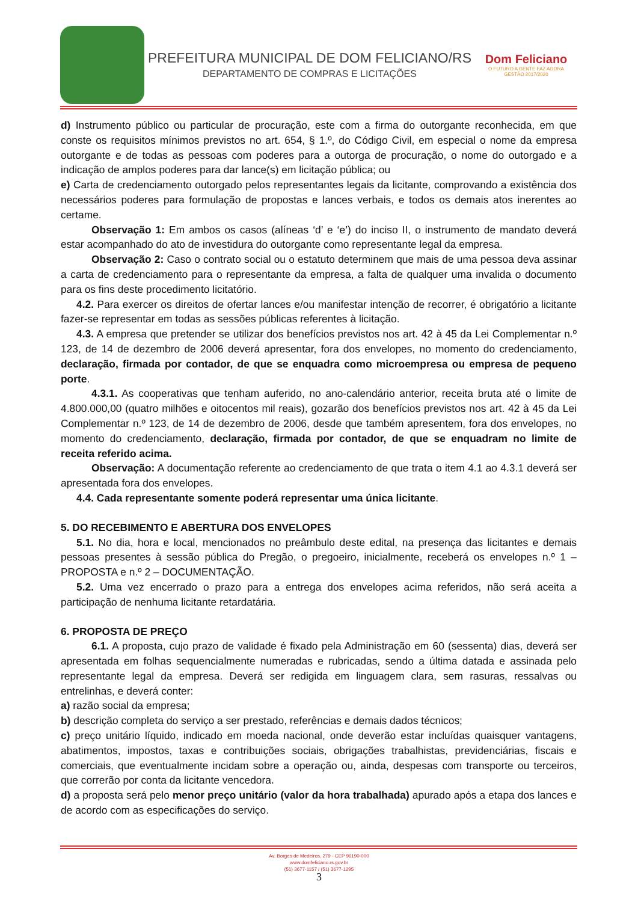PREFEITURA MUNICIPAL DE DOM FELICIANO/RS
DEPARTAMENTO DE COMPRAS E LICITAÇÕES
Dom Feliciano
O FUTURO A GENTE FAZ AGORA
GESTÃO 2017/2020
d) Instrumento público ou particular de procuração, este com a firma do outorgante reconhecida, em que conste os requisitos mínimos previstos no art. 654, § 1.º, do Código Civil, em especial o nome da empresa outorgante e de todas as pessoas com poderes para a outorga de procuração, o nome do outorgado e a indicação de amplos poderes para dar lance(s) em licitação pública; ou
e) Carta de credenciamento outorgado pelos representantes legais da licitante, comprovando a existência dos necessários poderes para formulação de propostas e lances verbais, e todos os demais atos inerentes ao certame.
Observação 1: Em ambos os casos (alíneas ‘d’ e ‘e’) do inciso II, o instrumento de mandato deverá estar acompanhado do ato de investidura do outorgante como representante legal da empresa.
Observação 2: Caso o contrato social ou o estatuto determinem que mais de uma pessoa deva assinar a carta de credenciamento para o representante da empresa, a falta de qualquer uma invalida o documento para os fins deste procedimento licitatório.
4.2. Para exercer os direitos de ofertar lances e/ou manifestar intenção de recorrer, é obrigatório a licitante fazer-se representar em todas as sessões públicas referentes à licitação.
4.3. A empresa que pretender se utilizar dos benefícios previstos nos art. 42 à 45 da Lei Complementar n.º 123, de 14 de dezembro de 2006 deverá apresentar, fora dos envelopes, no momento do credenciamento, declaração, firmada por contador, de que se enquadra como microempresa ou empresa de pequeno porte.
4.3.1. As cooperativas que tenham auferido, no ano-calendário anterior, receita bruta até o limite de 4.800.000,00 (quatro milhões e oitocentos mil reais), gozarão dos benefícios previstos nos art. 42 à 45 da Lei Complementar n.º 123, de 14 de dezembro de 2006, desde que também apresentem, fora dos envelopes, no momento do credenciamento, declaração, firmada por contador, de que se enquadram no limite de receita referido acima.
Observação: A documentação referente ao credenciamento de que trata o item 4.1 ao 4.3.1 deverá ser apresentada fora dos envelopes.
4.4. Cada representante somente poderá representar uma única licitante.
5. DO RECEBIMENTO E ABERTURA DOS ENVELOPES
5.1. No dia, hora e local, mencionados no preâmbulo deste edital, na presença das licitantes e demais pessoas presentes à sessão pública do Pregão, o pregoeiro, inicialmente, receberá os envelopes n.º 1 – PROPOSTA e n.º 2 – DOCUMENTAÇÃO.
5.2. Uma vez encerrado o prazo para a entrega dos envelopes acima referidos, não será aceita a participação de nenhuma licitante retardatária.
6. PROPOSTA DE PREÇO
6.1. A proposta, cujo prazo de validade é fixado pela Administração em 60 (sessenta) dias, deverá ser apresentada em folhas sequencialmente numeradas e rubricadas, sendo a última datada e assinada pelo representante legal da empresa. Deverá ser redigida em linguagem clara, sem rasuras, ressalvas ou entrelinhas, e deverá conter:
a) razão social da empresa;
b) descrição completa do serviço a ser prestado, referências e demais dados técnicos;
c) preço unitário líquido, indicado em moeda nacional, onde deverão estar incluídas quaisquer vantagens, abatimentos, impostos, taxas e contribuições sociais, obrigações trabalhistas, previdenciárias, fiscais e comerciais, que eventualmente incidam sobre a operação ou, ainda, despesas com transporte ou terceiros, que correrão por conta da licitante vencedora.
d) a proposta será pelo menor preço unitário (valor da hora trabalhada) apurado após a etapa dos lances e de acordo com as especificações do serviço.
Av. Borges de Medeiros, 279 - CEP 96190-000
www.domfeliciano.rs.gov.br
(51) 3677-1157 / (51) 3677-1295
3